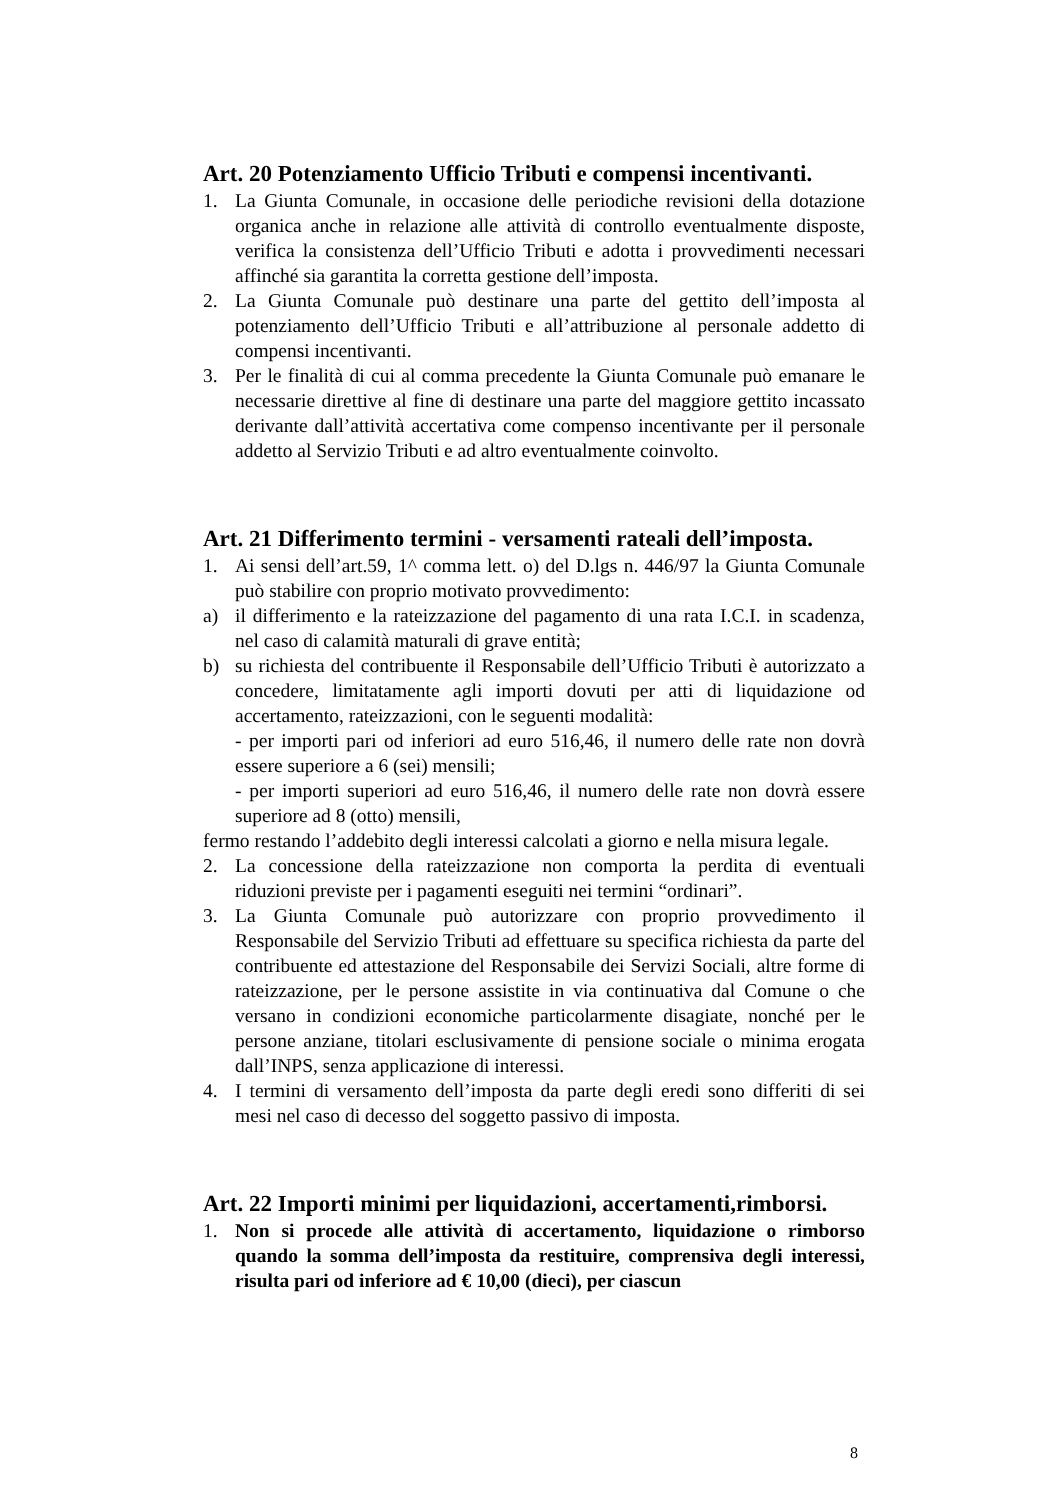Art. 20 Potenziamento Ufficio Tributi e compensi incentivanti.
1. La Giunta Comunale, in occasione delle periodiche revisioni della dotazione organica anche in relazione alle attività di controllo eventualmente disposte, verifica la consistenza dell’Ufficio Tributi e adotta i provvedimenti necessari affinché sia garantita la corretta gestione dell’imposta.
2. La Giunta Comunale può destinare una parte del gettito dell’imposta al potenziamento dell’Ufficio Tributi e all’attribuzione al personale addetto di compensi incentivanti.
3. Per le finalità di cui al comma precedente la Giunta Comunale può emanare le necessarie direttive al fine di destinare una parte del maggiore gettito incassato derivante dall’attività accertativa come compenso incentivante per il personale addetto al Servizio Tributi e ad altro eventualmente coinvolto.
Art. 21 Differimento termini - versamenti rateali dell’imposta.
1. Ai sensi dell’art.59, 1^ comma lett. o) del D.lgs n. 446/97 la Giunta Comunale può stabilire con proprio motivato provvedimento:
a) il differimento e la rateizzazione del pagamento di una rata I.C.I. in scadenza, nel caso di calamità maturali di grave entità;
b) su richiesta del contribuente il Responsabile dell’Ufficio Tributi è autorizzato a concedere, limitatamente agli importi dovuti per atti di liquidazione od accertamento, rateizzazioni, con le seguenti modalità:
- per importi pari od inferiori ad euro 516,46, il numero delle rate non dovrà essere superiore a 6 (sei) mensili;
- per importi superiori ad euro 516,46, il numero delle rate non dovrà essere superiore ad 8 (otto) mensili,
fermo restando l’addebito degli interessi calcolati a giorno e nella misura legale.
2. La concessione della rateizzazione non comporta la perdita di eventuali riduzioni previste per i pagamenti eseguiti nei termini “ordinari”.
3. La Giunta Comunale può autorizzare con proprio provvedimento il Responsabile del Servizio Tributi ad effettuare su specifica richiesta da parte del contribuente ed attestazione del Responsabile dei Servizi Sociali, altre forme di rateizzazione, per le persone assistite in via continuativa dal Comune o che versano in condizioni economiche particolarmente disagiate, nonché per le persone anziane, titolari esclusivamente di pensione sociale o minima erogata dall’INPS, senza applicazione di interessi.
4. I termini di versamento dell’imposta da parte degli eredi sono differiti di sei mesi nel caso di decesso del soggetto passivo di imposta.
Art. 22 Importi minimi per liquidazioni, accertamenti,rimborsi.
1. Non si procede alle attività di accertamento, liquidazione o rimborso quando la somma dell’imposta da restituire, comprensiva degli interessi, risulta pari od inferiore ad € 10,00 (dieci), per ciascun
8